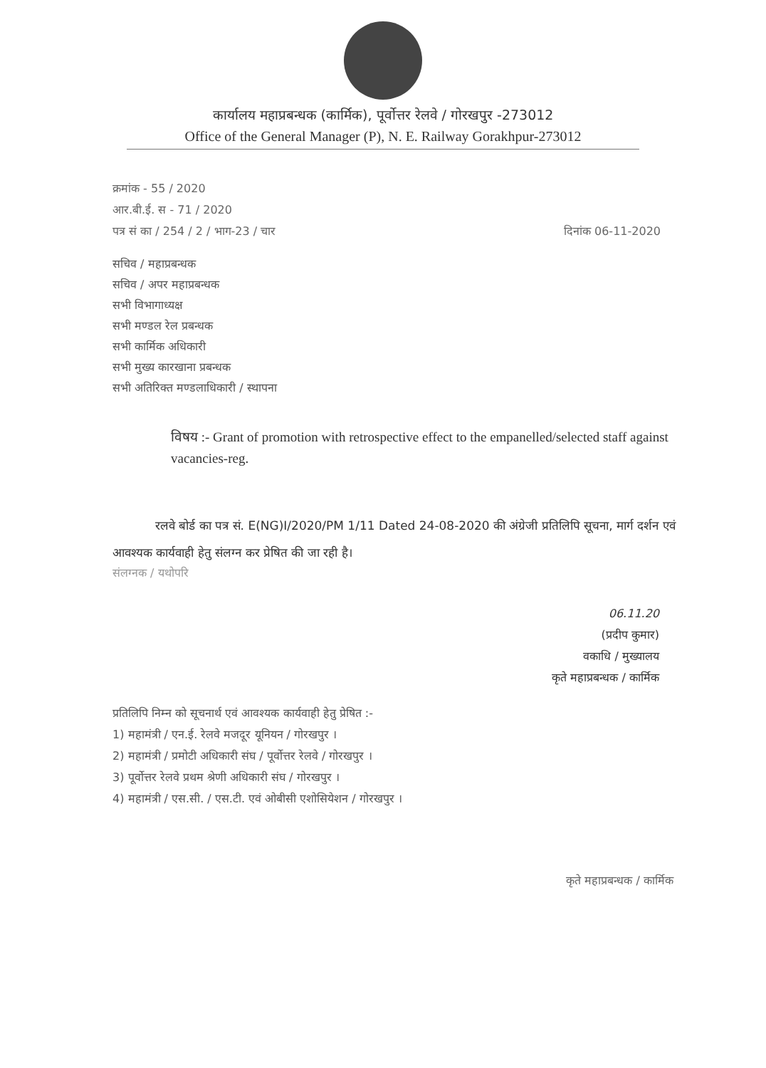कार्यालय महाप्रबन्धक (कार्मिक), पूर्वोत्तर रेलवे / गोरखपुर -273012
Office of the General Manager (P), N. E. Railway Gorakhpur-273012
क्रमांक - 55 / 2020
आर.बी.ई. स - 71 / 2020
पत्र सं का / 254 / 2 / भाग-23 / चार दिनांक 06-11-2020
सचिव / महाप्रबन्धक
सचिव / अपर महाप्रबन्धक
सभी विभागाध्यक्ष
सभी मण्डल रेल प्रबन्धक
सभी कार्मिक अधिकारी
सभी मुख्य कारखाना प्रबन्धक
सभी अतिरिक्त मण्डलाधिकारी / स्थापना
विषय :- Grant of promotion with retrospective effect to the empanelled/selected staff against vacancies-reg.
रलवे बोर्ड का पत्र सं. E(NG)I/2020/PM 1/11 Dated 24-08-2020 की अंग्रेजी प्रतिलिपि सूचना, मार्ग दर्शन एवं आवश्यक कार्यवाही हेतु संलग्न कर प्रेषित की जा रही है।
संलग्नक / यथोपरि
06.11.20
(प्रदीप कुमार)
वकाधि / मुख्यालय
कृते महाप्रबन्धक / कार्मिक
प्रतिलिपि निम्न को सूचनार्थ एवं आवश्यक कार्यवाही हेतु प्रेषित :-
1) महामंत्री / एन.ई. रेलवे मजदूर यूनियन / गोरखपुर ।
2) महामंत्री / प्रमोटी अधिकारी संघ / पूर्वोत्तर रेलवे / गोरखपुर ।
3) पूर्वोत्तर रेलवे प्रथम श्रेणी अधिकारी संघ / गोरखपुर ।
4) महामंत्री / एस.सी. / एस.टी. एवं ओबीसी एशोसियेशन / गोरखपुर ।
कृते महाप्रबन्धक / कार्मिक